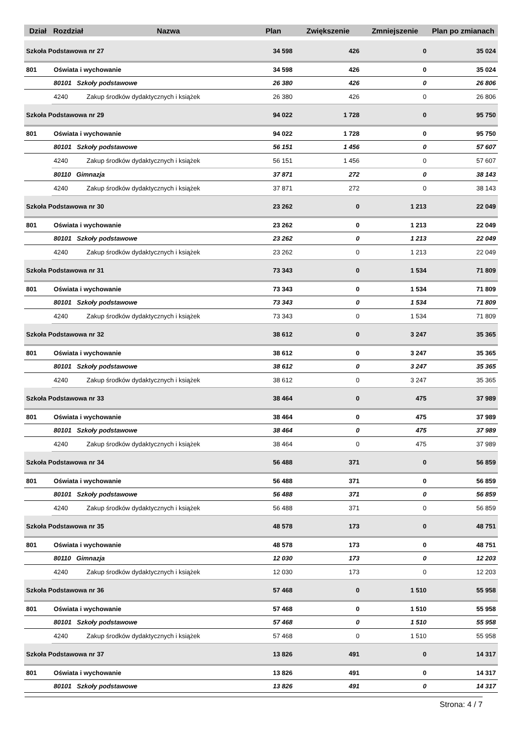| Dział | Rozdział | Nazwa | Plan | Zwiększenie | Zmniejszenie | Plan po zmianach |
| --- | --- | --- | --- | --- | --- | --- |
| Szkoła Podstawowa nr 27 | | | 34 598 | 426 | 0 | 35 024 |
| 801 | Oświata i wychowanie | | 34 598 | 426 | 0 | 35 024 |
| | 80101 Szkoły podstawowe | | 26 380 | 426 | 0 | 26 806 |
| | 4240 | Zakup środków dydaktycznych i książek | 26 380 | 426 | 0 | 26 806 |
| Szkoła Podstawowa nr 29 | | | 94 022 | 1 728 | 0 | 95 750 |
| 801 | Oświata i wychowanie | | 94 022 | 1 728 | 0 | 95 750 |
| | 80101 Szkoły podstawowe | | 56 151 | 1 456 | 0 | 57 607 |
| | 4240 | Zakup środków dydaktycznych i książek | 56 151 | 1 456 | 0 | 57 607 |
| | 80110 Gimnazja | | 37 871 | 272 | 0 | 38 143 |
| | 4240 | Zakup środków dydaktycznych i książek | 37 871 | 272 | 0 | 38 143 |
| Szkoła Podstawowa nr 30 | | | 23 262 | 0 | 1 213 | 22 049 |
| 801 | Oświata i wychowanie | | 23 262 | 0 | 1 213 | 22 049 |
| | 80101 Szkoły podstawowe | | 23 262 | 0 | 1 213 | 22 049 |
| | 4240 | Zakup środków dydaktycznych i książek | 23 262 | 0 | 1 213 | 22 049 |
| Szkoła Podstawowa nr 31 | | | 73 343 | 0 | 1 534 | 71 809 |
| 801 | Oświata i wychowanie | | 73 343 | 0 | 1 534 | 71 809 |
| | 80101 Szkoły podstawowe | | 73 343 | 0 | 1 534 | 71 809 |
| | 4240 | Zakup środków dydaktycznych i książek | 73 343 | 0 | 1 534 | 71 809 |
| Szkoła Podstawowa nr 32 | | | 38 612 | 0 | 3 247 | 35 365 |
| 801 | Oświata i wychowanie | | 38 612 | 0 | 3 247 | 35 365 |
| | 80101 Szkoły podstawowe | | 38 612 | 0 | 3 247 | 35 365 |
| | 4240 | Zakup środków dydaktycznych i książek | 38 612 | 0 | 3 247 | 35 365 |
| Szkoła Podstawowa nr 33 | | | 38 464 | 0 | 475 | 37 989 |
| 801 | Oświata i wychowanie | | 38 464 | 0 | 475 | 37 989 |
| | 80101 Szkoły podstawowe | | 38 464 | 0 | 475 | 37 989 |
| | 4240 | Zakup środków dydaktycznych i książek | 38 464 | 0 | 475 | 37 989 |
| Szkoła Podstawowa nr 34 | | | 56 488 | 371 | 0 | 56 859 |
| 801 | Oświata i wychowanie | | 56 488 | 371 | 0 | 56 859 |
| | 80101 Szkoły podstawowe | | 56 488 | 371 | 0 | 56 859 |
| | 4240 | Zakup środków dydaktycznych i książek | 56 488 | 371 | 0 | 56 859 |
| Szkoła Podstawowa nr 35 | | | 48 578 | 173 | 0 | 48 751 |
| 801 | Oświata i wychowanie | | 48 578 | 173 | 0 | 48 751 |
| | 80110 Gimnazja | | 12 030 | 173 | 0 | 12 203 |
| | 4240 | Zakup środków dydaktycznych i książek | 12 030 | 173 | 0 | 12 203 |
| Szkoła Podstawowa nr 36 | | | 57 468 | 0 | 1 510 | 55 958 |
| 801 | Oświata i wychowanie | | 57 468 | 0 | 1 510 | 55 958 |
| | 80101 Szkoły podstawowe | | 57 468 | 0 | 1 510 | 55 958 |
| | 4240 | Zakup środków dydaktycznych i książek | 57 468 | 0 | 1 510 | 55 958 |
| Szkoła Podstawowa nr 37 | | | 13 826 | 491 | 0 | 14 317 |
| 801 | Oświata i wychowanie | | 13 826 | 491 | 0 | 14 317 |
| | 80101 Szkoły podstawowe | | 13 826 | 491 | 0 | 14 317 |
Strona: 4 / 7